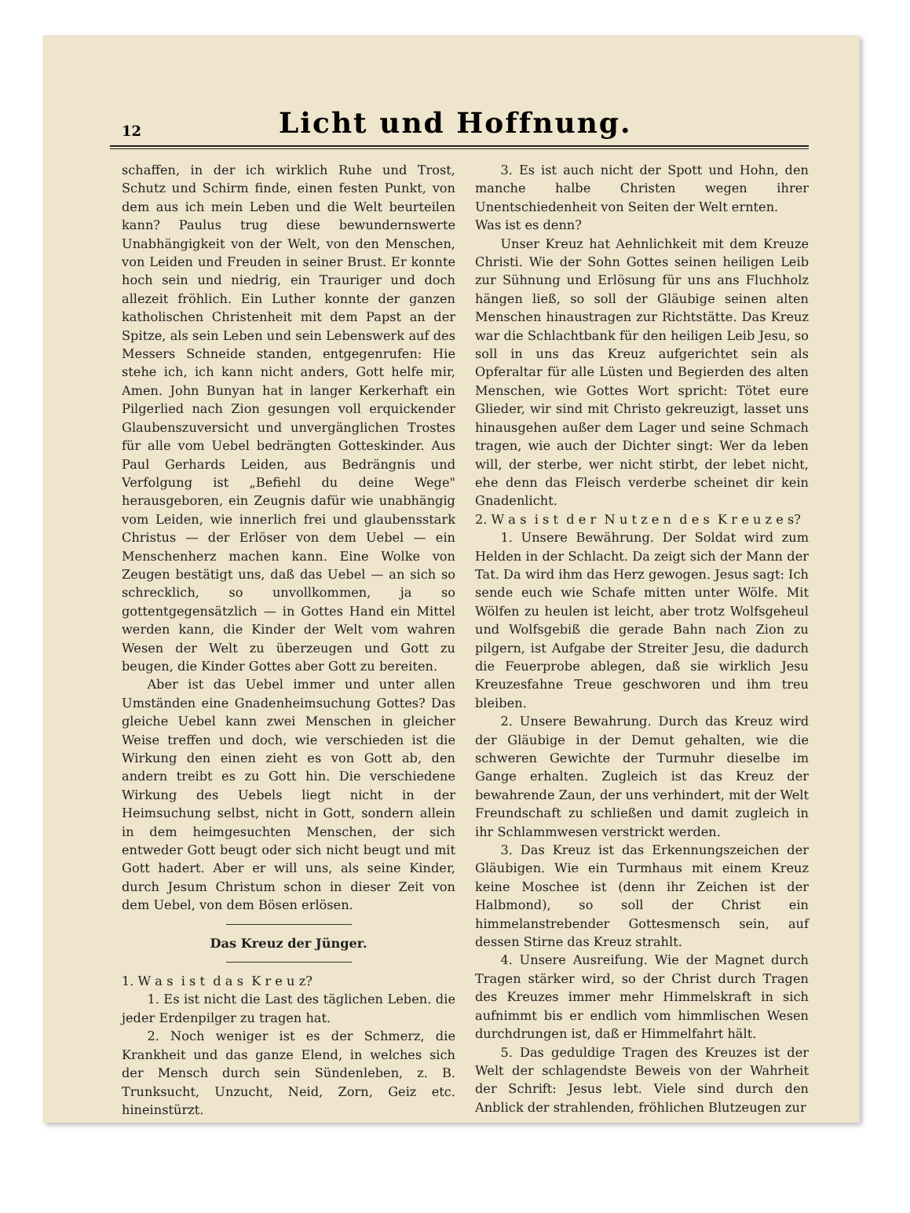12
Licht und Hoffnung.
schaffen, in der ich wirklich Ruhe und Trost, Schutz und Schirm finde, einen festen Punkt, von dem aus ich mein Leben und die Welt beurteilen kann? Paulus trug diese bewundernswerte Unabhängigkeit von der Welt, von den Menschen, von Leiden und Freuden in seiner Brust. Er konnte hoch sein und niedrig, ein Trauriger und doch allezeit fröhlich. Ein Luther konnte der ganzen katholischen Christenheit mit dem Papst an der Spitze, als sein Leben und sein Lebenswerk auf des Messers Schneide standen, entgegenrufen: Hie stehe ich, ich kann nicht anders, Gott helfe mir, Amen. John Bunyan hat in langer Kerkerhaft ein Pilgerlied nach Zion gesungen voll erquickender Glaubenszuversicht und unvergänglichen Trostes für alle vom Uebel bedrängten Gotteskinder. Aus Paul Gerhards Leiden, aus Bedrängnis und Verfolgung ist „Befiehl du deine Wege" herausgeboren, ein Zeugnis dafür wie unabhängig vom Leiden, wie innerlich frei und glaubensstark Christus — der Erlöser von dem Uebel — ein Menschenherz machen kann. Eine Wolke von Zeugen bestätigt uns, daß das Uebel — an sich so schrecklich, so unvollkommen, ja so gottentgegensätzlich — in Gottes Hand ein Mittel werden kann, die Kinder der Welt vom wahren Wesen der Welt zu überzeugen und Gott zu beugen, die Kinder Gottes aber Gott zu bereiten.
Aber ist das Uebel immer und unter allen Umständen eine Gnadenheimsuchung Gottes? Das gleiche Uebel kann zwei Menschen in gleicher Weise treffen und doch, wie verschieden ist die Wirkung den einen zieht es von Gott ab, den andern treibt es zu Gott hin. Die verschiedene Wirkung des Uebels liegt nicht in der Heimsuchung selbst, nicht in Gott, sondern allein in dem heimgesuchten Menschen, der sich entweder Gott beugt oder sich nicht beugt und mit Gott hadert. Aber er will uns, als seine Kinder, durch Jesum Christum schon in dieser Zeit von dem Uebel, von dem Bösen erlösen.
Das Kreuz der Jünger.
1. W a s i s t d a s K r e u z?
1. Es ist nicht die Last des täglichen Leben. die jeder Erdenpilger zu tragen hat.
2. Noch weniger ist es der Schmerz, die Krankheit und das ganze Elend, in welches sich der Mensch durch sein Sündenleben, z. B. Trunksucht, Unzucht, Neid, Zorn, Geiz etc. hineinstürzt.
3. Es ist auch nicht der Spott und Hohn, den manche halbe Christen wegen ihrer Unentschiedenheit von Seiten der Welt ernten.
Was ist es denn?
Unser Kreuz hat Aehnlichkeit mit dem Kreuze Christi. Wie der Sohn Gottes seinen heiligen Leib zur Sühnung und Erlösung für uns ans Fluchholz hängen ließ, so soll der Gläubige seinen alten Menschen hinaustragen zur Richtstätte. Das Kreuz war die Schlachtbank für den heiligen Leib Jesu, so soll in uns das Kreuz aufgerichtet sein als Opferaltar für alle Lüsten und Begierden des alten Menschen, wie Gottes Wort spricht: Tötet eure Glieder, wir sind mit Christo gekreuzigt, lasset uns hinausgehen außer dem Lager und seine Schmach tragen, wie auch der Dichter singt: Wer da leben will, der sterbe, wer nicht stirbt, der lebet nicht, ehe denn das Fleisch verderbe scheinet dir kein Gnadenlicht.
2. W a s i s t d e r N u t z e n d e s K r e u z e s?
1. Unsere Bewährung. Der Soldat wird zum Helden in der Schlacht. Da zeigt sich der Mann der Tat. Da wird ihm das Herz gewogen. Jesus sagt: Ich sende euch wie Schafe mitten unter Wölfe. Mit Wölfen zu heulen ist leicht, aber trotz Wolfsgeheul und Wolfsgebiß die gerade Bahn nach Zion zu pilgern, ist Aufgabe der Streiter Jesu, die dadurch die Feuerprobe ablegen, daß sie wirklich Jesu Kreuzesfahne Treue geschworen und ihm treu bleiben.
2. Unsere Bewahrung. Durch das Kreuz wird der Gläubige in der Demut gehalten, wie die schweren Gewichte der Turmuhr dieselbe im Gange erhalten. Zugleich ist das Kreuz der bewahrende Zaun, der uns verhindert, mit der Welt Freundschaft zu schließen und damit zugleich in ihr Schlammwesen verstrickt werden.
3. Das Kreuz ist das Erkennungszeichen der Gläubigen. Wie ein Turmhaus mit einem Kreuz keine Moschee ist (denn ihr Zeichen ist der Halbmond), so soll der Christ ein himmelanstrebender Gottesmensch sein, auf dessen Stirne das Kreuz strahlt.
4. Unsere Ausreifung. Wie der Magnet durch Tragen stärker wird, so der Christ durch Tragen des Kreuzes immer mehr Himmelskraft in sich aufnimmt bis er endlich vom himmlischen Wesen durchdrungen ist, daß er Himmelfahrt hält.
5. Das geduldige Tragen des Kreuzes ist der Welt der schlagendste Beweis von der Wahrheit der Schrift: Jesus lebt. Viele sind durch den Anblick der strahlenden, fröhlichen Blutzeugen zur